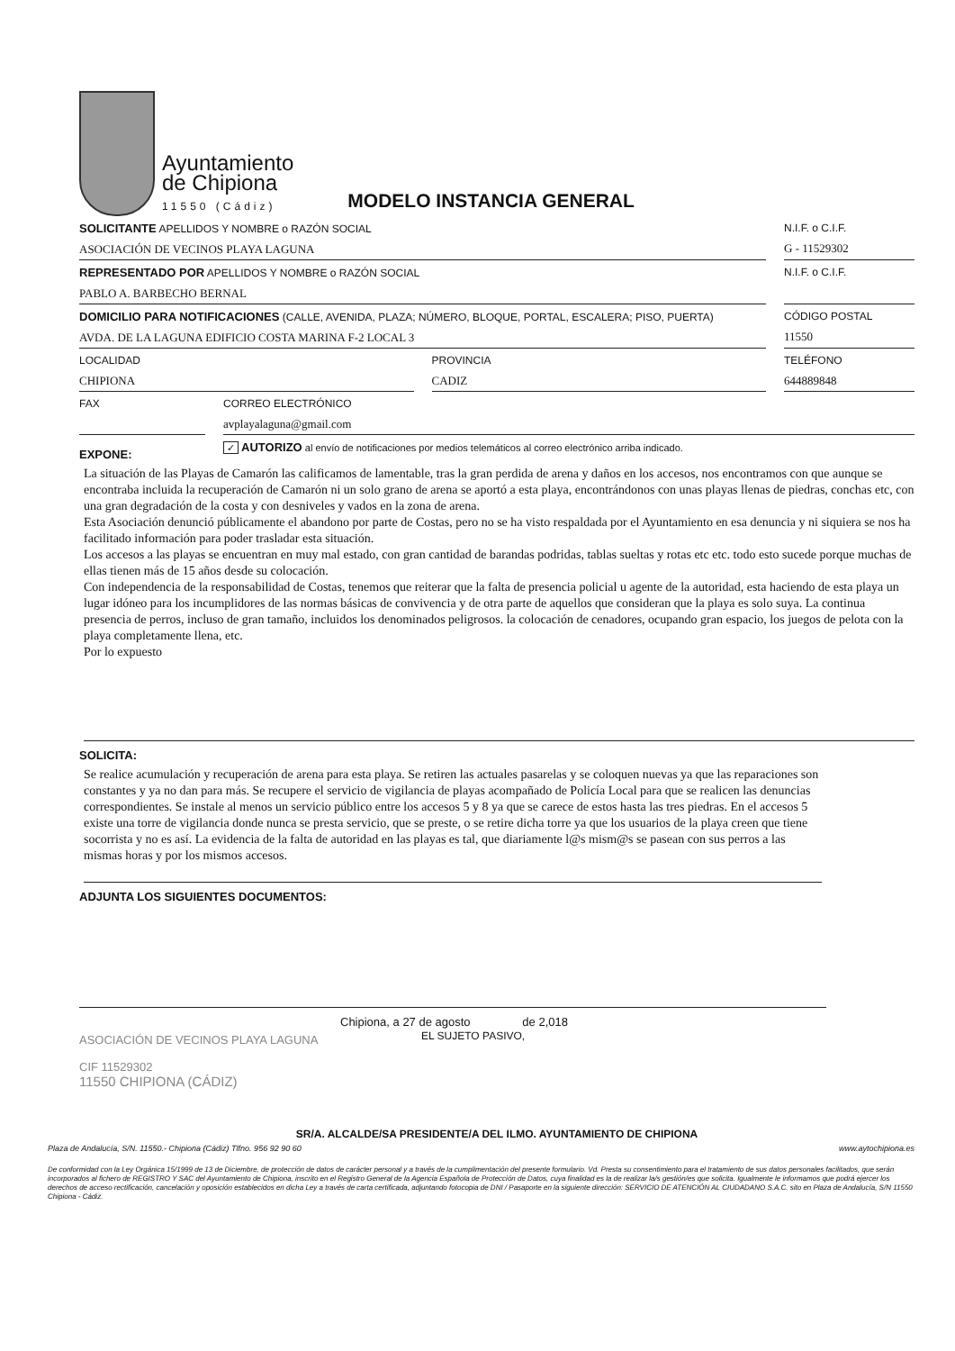Ayuntamiento
de Chipiona
11550 (Cádiz)
MODELO INSTANCIA GENERAL
SOLICITANTE APELLIDOS Y NOMBRE o RAZÓN SOCIAL
ASOCIACIÓN DE VECINOS PLAYA LAGUNA
N.I.F. o C.I.F.
G - 11529302
REPRESENTADO POR APELLIDOS Y NOMBRE o RAZÓN SOCIAL
PABLO A. BARBECHO BERNAL
N.I.F. o C.I.F.
DOMICILIO PARA NOTIFICACIONES (CALLE, AVENIDA, PLAZA; NÚMERO, BLOQUE, PORTAL, ESCALERA; PISO, PUERTA)
AVDA. DE LA LAGUNA EDIFICIO COSTA MARINA F-2 LOCAL 3
CÓDIGO POSTAL
11550
LOCALIDAD
CHIPIONA
PROVINCIA
CADIZ
TELÉFONO
644889848
FAX CORREO ELECTRÓNICO
avplayalaguna@gmail.com
EXPONE:
✓ AUTORIZO al envío de notificaciones por medios telemáticos al correo electrónico arriba indicado.
La situación de las Playas de Camarón las calificamos de lamentable, tras la gran perdida de arena y daños en los accesos, nos encontramos con que aunque se encontraba incluida la recuperación de Camarón ni un solo grano de arena se aportó a esta playa, encontrándonos con unas playas llenas de piedras, conchas etc, con una gran degradación de la costa y con desniveles y vados en la zona de arena.
Esta Asociación denunció públicamente el abandono por parte de Costas, pero no se ha visto respaldada por el Ayuntamiento en esa denuncia y ni siquiera se nos ha facilitado información para poder trasladar esta situación.
Los accesos a las playas se encuentran en muy mal estado, con gran cantidad de barandas podridas, tablas sueltas y rotas etc etc. todo esto sucede porque muchas de ellas tienen más de 15 años desde su colocación.
Con independencia de la responsabilidad de Costas, tenemos que reiterar que la falta de presencia policial u agente de la autoridad, esta haciendo de esta playa un lugar idóneo para los incumplidores de las normas básicas de convivencia y de otra parte de aquellos que consideran que la playa es solo suya. La continua presencia de perros, incluso de gran tamaño, incluidos los denominados peligrosos. la colocación de cenadores, ocupando gran espacio, los juegos de pelota con la playa completamente llena, etc.
Por lo expuesto
SOLICITA:
Se realice acumulación y recuperación de arena para esta playa. Se retiren las actuales pasarelas y se coloquen nuevas ya que las reparaciones son constantes y ya no dan para más. Se recupere el servicio de vigilancia de playas acompañado de Policía Local para que se realicen las denuncias correspondientes. Se instale al menos un servicio público entre los accesos 5 y 8 ya que se carece de estos hasta las tres piedras. En el accesos 5 existe una torre de vigilancia donde nunca se presta servicio, que se preste, o se retire dicha torre ya que los usuarios de la playa creen que tiene socorrista y no es así. La evidencia de la falta de autoridad en las playas es tal, que diariamente l@s mism@s se pasean con sus perros a las mismas horas y por los mismos accesos.
ADJUNTA LOS SIGUIENTES DOCUMENTOS:
ASOCIACIÓN DE VECINOS PLAYA LAGUNA
CIF 11529302
11550 CHIPIONA (CÁDIZ)
Chipiona, a 27 de agosto de 2,018
EL SUJETO PASIVO,
SR/A. ALCALDE/SA PRESIDENTE/A DEL ILMO. AYUNTAMIENTO DE CHIPIONA
Plaza de Andalucía, S/N. 11550.- Chipiona (Cádiz) Tlfno. 956 92 90 60 www.aytochipiona.es
De conformidad con la Ley Orgánica 15/1999 de 13 de Diciembre, de protección de datos de carácter personal y a través de la cumplimentación del presente formulario. Vd. Presta su consentimiento para el tratamiento de sus datos personales facilitados, que serán incorporados al fichero de REGISTRO Y SAC del Ayuntamiento de Chipiona, inscrito en el Registro General de la Agencia Española de Protección de Datos, cuya finalidad es la de realizar la/s gestión/es que solicita. Igualmente le informamos que podrá ejercer los derechos de acceso rectificación, cancelación y oposición establecidos en dicha Ley a través de carta certificada, adjuntando fotocopia de DNI / Pasaporte en la siguiente dirección: SERVICIO DE ATENCIÓN AL CIUDADANO S.A.C. sito en Plaza de Andalucía, S/N 11550 Chipiona - Cádiz.